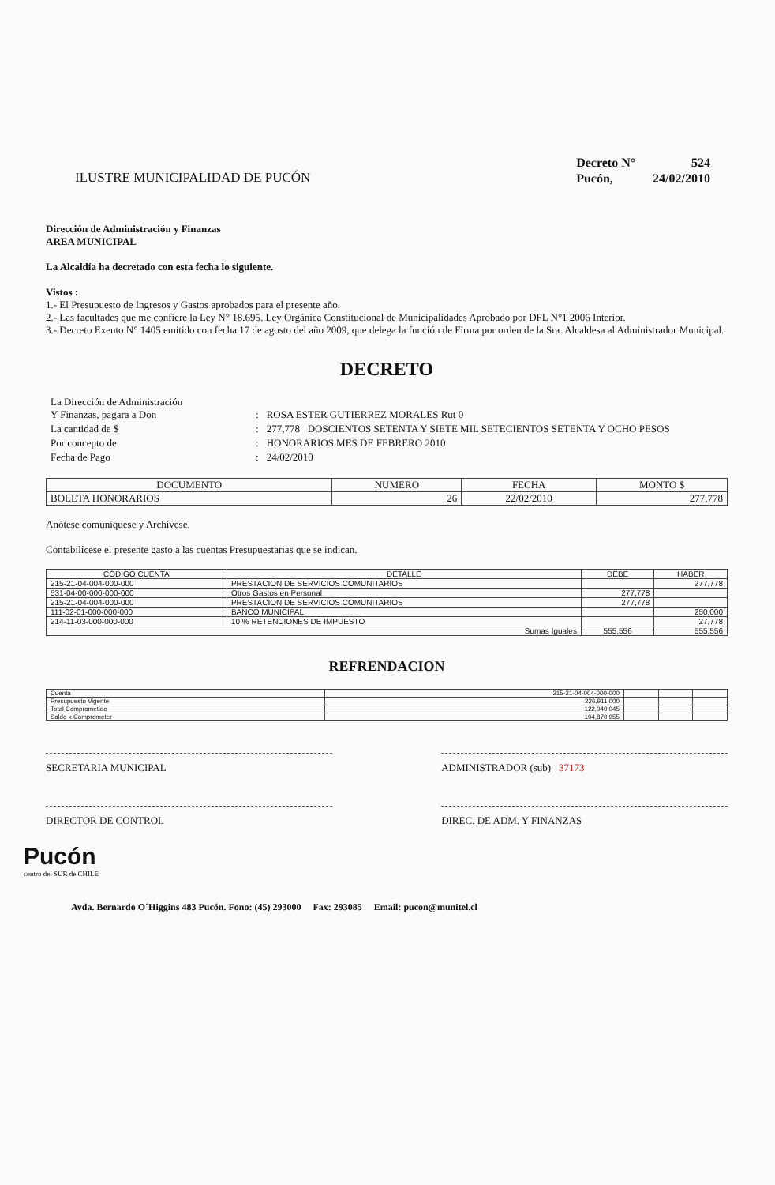ILUSTRE MUNICIPALIDAD DE PUCÓN
| Decreto N° | 524 |
| Pucón, | 24/02/2010 |
Dirección de Administración y Finanzas
AREA MUNICIPAL
La Alcaldía ha decretado con esta fecha lo siguiente.
Vistos :
1.- El Presupuesto de Ingresos y Gastos aprobados para el presente año.
2.- Las facultades que me confiere la Ley N° 18.695. Ley Orgánica Constitucional de Municipalidades Aprobado por DFL N°1 2006 Interior.
3.- Decreto Exento N° 1405 emitido con fecha 17 de agosto del año 2009, que delega la función de Firma por orden de la Sra. Alcaldesa al Administrador Municipal.
DECRETO
| La Dirección de Administración Y Finanzas, pagara a Don | : | ROSA ESTER GUTIERREZ MORALES Rut 0 |
| La cantidad de $ | : | 277,778 DOSCIENTOS SETENTA Y SIETE MIL SETECIENTOS SETENTA Y OCHO PESOS |
| Por concepto de | : | HONORARIOS MES DE FEBRERO 2010 |
| Fecha de Pago | : | 24/02/2010 |
| DOCUMENTO | NUMERO | FECHA | MONTO $ |
| --- | --- | --- | --- |
| BOLETA HONORARIOS | 26 | 22/02/2010 | 277,778 |
Anótese comuníquese y Archívese.
Contabilícese el presente gasto a las cuentas Presupuestarias que se indican.
| CÓDIGO CUENTA | DETALLE | DEBE | HABER |
| --- | --- | --- | --- |
| 215-21-04-004-000-000 | PRESTACION DE SERVICIOS COMUNITARIOS | | 277,778 |
| 531-04-00-000-000-000 | Otros Gastos en Personal | 277,778 | |
| 215-21-04-004-000-000 | PRESTACION DE SERVICIOS COMUNITARIOS | 277,778 | |
| 111-02-01-000-000-000 | BANCO MUNICIPAL | | 250,000 |
| 214-11-03-000-000-000 | 10 % RETENCIONES DE IMPUESTO | | 27,778 |
| Sumas Iguales | | 555,556 | 555,556 |
REFRENDACION
| Cuenta | 215-21-04-004-000-000 | | | |
| Presupuesto Vigente | 226,911,000 | | | |
| Total Comprometido | 122,040,045 | | | |
| Saldo x Comprometer | 104,870,955 | | | |
SECRETARIA MUNICIPAL ADMINISTRADOR (sub) 37173
DIRECTOR DE CONTROL DIREC. DE ADM. Y FINANZAS
Pucón
centro del SUR de CHILE
Avda. Bernardo O´Higgins 483 Pucón. Fono: (45) 293000 Fax: 293085 Email: pucon@munitel.cl